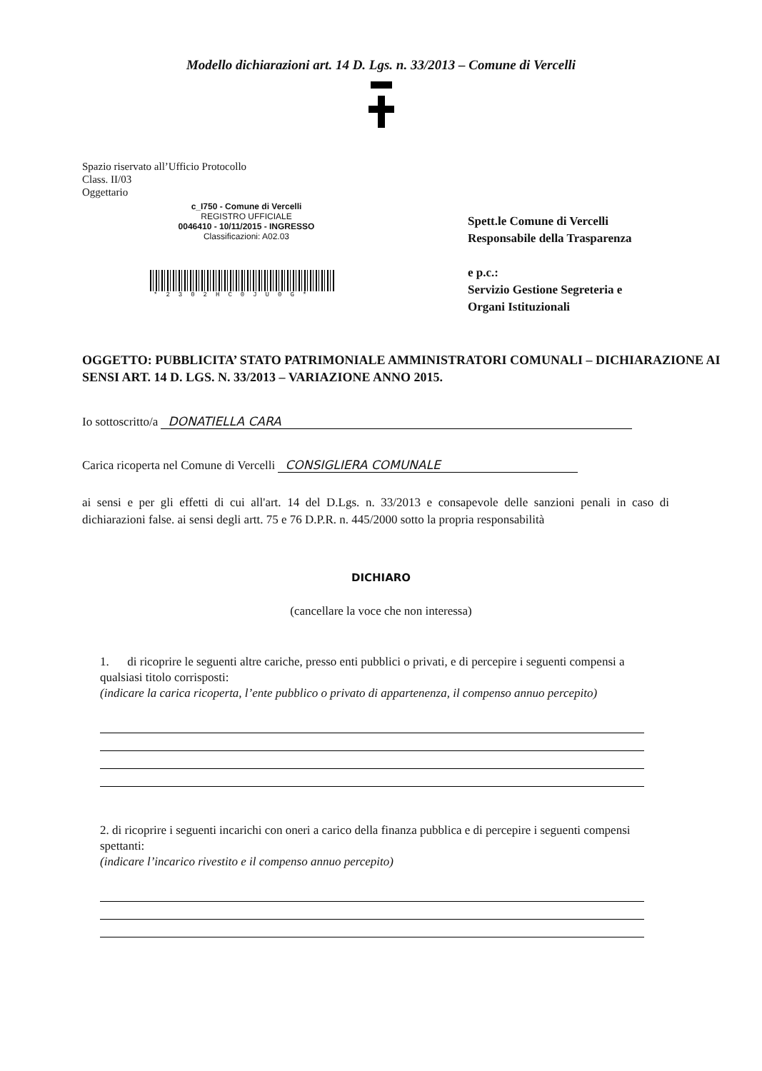Modello dichiarazioni art. 14 D. Lgs. n. 33/2013 – Comune di Vercelli
Spazio riservato all’Ufficio Protocollo
Class. II/03
Oggettario
c_I750 - Comune di Vercelli
REGISTRO UFFICIALE
0046410 - 10/11/2015 - INGRESSO
Classificazioni: A02.03
*2302HC0JU0G*
Spett.le Comune di Vercelli
Responsabile della Trasparenza
e p.c.:
Servizio Gestione Segreteria e
Organi Istituzionali
OGGETTO: PUBBLICITA’ STATO PATRIMONIALE AMMINISTRATORI COMUNALI – DICHIARAZIONE AI SENSI ART. 14 D. LGS. N. 33/2013 – VARIAZIONE ANNO 2015.
Io sottoscritto/a DONATIELLA CARA
Carica ricoperta nel Comune di Vercelli CONSIGLIERA COMUNALE
ai sensi e per gli effetti di cui all'art. 14 del D.Lgs. n. 33/2013 e consapevole delle sanzioni penali in caso di dichiarazioni false. ai sensi degli artt. 75 e 76 D.P.R. n. 445/2000 sotto la propria responsabilità
DICHIARO
(cancellare la voce che non interessa)
1. di ricoprire le seguenti altre cariche, presso enti pubblici o privati, e di percepire i seguenti compensi a qualsiasi titolo corrisposti:
(indicare la carica ricoperta, l’ente pubblico o privato di appartenenza, il compenso annuo percepito)
2. di ricoprire i seguenti incarichi con oneri a carico della finanza pubblica e di percepire i seguenti compensi spettanti:
(indicare l’incarico rivestito e il compenso annuo percepito)